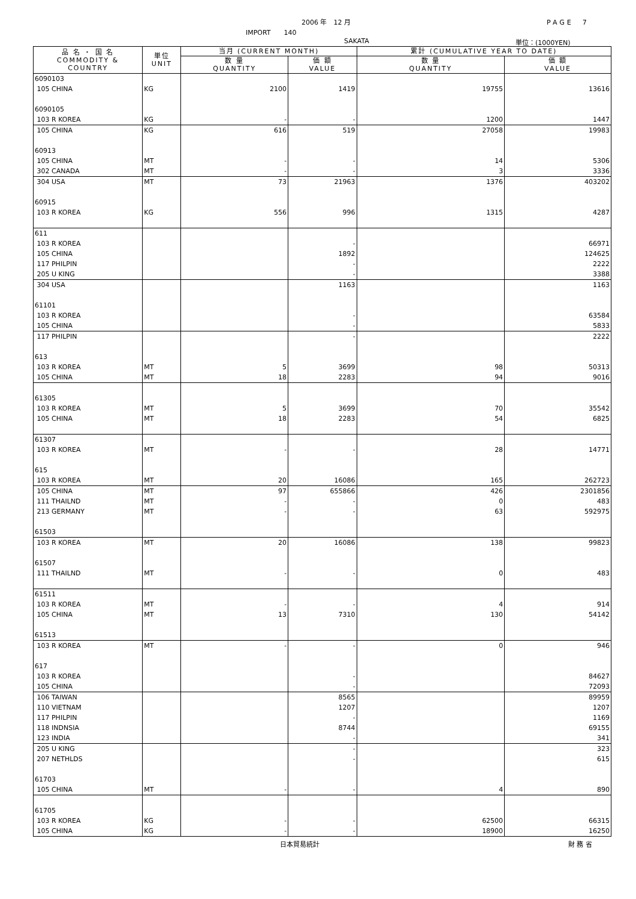2006 年　12 月 PAGE　7
IMPORT　　140
SAKATA 単位：(1000YEN)
| 品 名 ・ 国 名 COMMODITY & COUNTRY | 単位 UNIT | 当月 (CURRENT MONTH) | | 累計 (CUMULATIVE YEAR TO DATE) | |
| --- | --- | --- | --- | --- | --- |
| | | 数 量 QUANTITY | 価 額 VALUE | 数 量 QUANTITY | 価 額 VALUE |
| 6090103 | | | | | |
| 105 CHINA | KG | 2100 | 1419 | 19755 | 13616 |
| 6090105 | | | | | |
| 103 R KOREA | KG | - | - | 1200 | 1447 |
| 105 CHINA | KG | 616 | 519 | 27058 | 19983 |
| 60913 | | | | | |
| 105 CHINA | MT | - | - | 14 | 5306 |
| 302 CANADA | MT | - | - | 3 | 3336 |
| 304 USA | MT | 73 | 21963 | 1376 | 403202 |
| 60915 | | | | | |
| 103 R KOREA | KG | 556 | 996 | 1315 | 4287 |
| 611 | | | | | |
| 103 R KOREA | | | - | | 66971 |
| 105 CHINA | | | 1892 | | 124625 |
| 117 PHILPIN | | | - | | 2222 |
| 205 U KING | | | - | | 3388 |
| 304 USA | | | 1163 | | 1163 |
| 61101 | | | | | |
| 103 R KOREA | | | - | | 63584 |
| 105 CHINA | | | - | | 5833 |
| 117 PHILPIN | | | - | | 2222 |
| 613 | | | | | |
| 103 R KOREA | MT | 5 | 3699 | 98 | 50313 |
| 105 CHINA | MT | 18 | 2283 | 94 | 9016 |
| 61305 | | | | | |
| 103 R KOREA | MT | 5 | 3699 | 70 | 35542 |
| 105 CHINA | MT | 18 | 2283 | 54 | 6825 |
| 61307 | | | | | |
| 103 R KOREA | MT | - | - | 28 | 14771 |
| 615 | | | | | |
| 103 R KOREA | MT | 20 | 16086 | 165 | 262723 |
| 105 CHINA | MT | 97 | 655866 | 426 | 2301856 |
| 111 THAILND | MT | - | - | 0 | 483 |
| 213 GERMANY | MT | - | - | 63 | 592975 |
| 61503 | | | | | |
| 103 R KOREA | MT | 20 | 16086 | 138 | 99823 |
| 61507 | | | | | |
| 111 THAILND | MT | - | - | 0 | 483 |
| 61511 | | | | | |
| 103 R KOREA | MT | - | - | 4 | 914 |
| 105 CHINA | MT | 13 | 7310 | 130 | 54142 |
| 61513 | | | | | |
| 103 R KOREA | MT | - | - | 0 | 946 |
| 617 | | | | | |
| 103 R KOREA | | | - | | 84627 |
| 105 CHINA | | | - | | 72093 |
| 106 TAIWAN | | | 8565 | | 89959 |
| 110 VIETNAM | | | 1207 | | 1207 |
| 117 PHILPIN | | | - | | 1169 |
| 118 INDNSIA | | | 8744 | | 69155 |
| 123 INDIA | | | - | | 341 |
| 205 U KING | | | - | | 323 |
| 207 NETHLDS | | | - | | 615 |
| 61703 | | | | | |
| 105 CHINA | MT | - | - | 4 | 890 |
| 61705 | | | | | |
| 103 R KOREA | KG | - | - | 62500 | 66315 |
| 105 CHINA | KG | - | - | 18900 | 16250 |
日本貿易統計 財 務 省